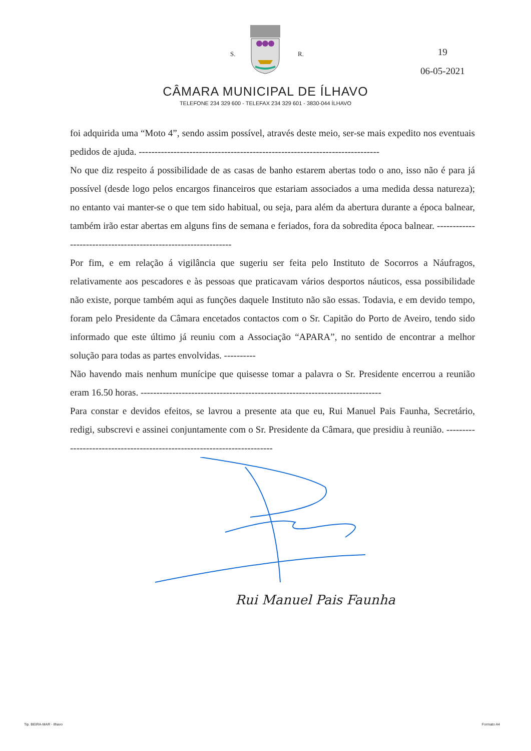S. R.
19
06-05-2021
CÂMARA MUNICIPAL DE ÍLHAVO
TELEFONE 234 329 600 - TELEFAX 234 329 601 - 3830-044 ÍLHAVO
foi adquirida uma “Moto 4”, sendo assim possível, através deste meio, ser-se mais expedito nos eventuais pedidos de ajuda. ----------------------------------------------------------------------------
No que diz respeito á possibilidade de as casas de banho estarem abertas todo o ano, isso não é para já possível (desde logo pelos encargos financeiros que estariam associados a uma medida dessa natureza); no entanto vai manter-se o que tem sido habitual, ou seja, para além da abertura durante a época balnear, também irão estar abertas em alguns fins de semana e feriados, fora da sobredita época balnear. ---------------------------------------------------------------
Por fim, e em relação á vigilância que sugeriu ser feita pelo Instituto de Socorros a Náufragos, relativamente aos pescadores e às pessoas que praticavam vários desportos náuticos, essa possibilidade não existe, porque também aqui as funções daquele Instituto não são essas. Todavia, e em devido tempo, foram pelo Presidente da Câmara encetados contactos com o Sr. Capitão do Porto de Aveiro, tendo sido informado que este último já reuniu com a Associação “APARA”, no sentido de encontrar a melhor solução para todas as partes envolvidas. ----------
Não havendo mais nenhum munícipe que quisesse tomar a palavra o Sr. Presidente encerrou a reunião eram 16.50 horas. ----------------------------------------------------------------------------
Para constar e devidos efeitos, se lavrou a presente ata que eu, Rui Manuel Pais Faunha, Secretário, redigi, subscrevi e assinei conjuntamente com o Sr. Presidente da Câmara, que presidiu à reunião. -------------------------------------------------------------------------
Rui Manuel Pais Faunha
Tip. BEIRA-MAR - Ilhavo Formato A4